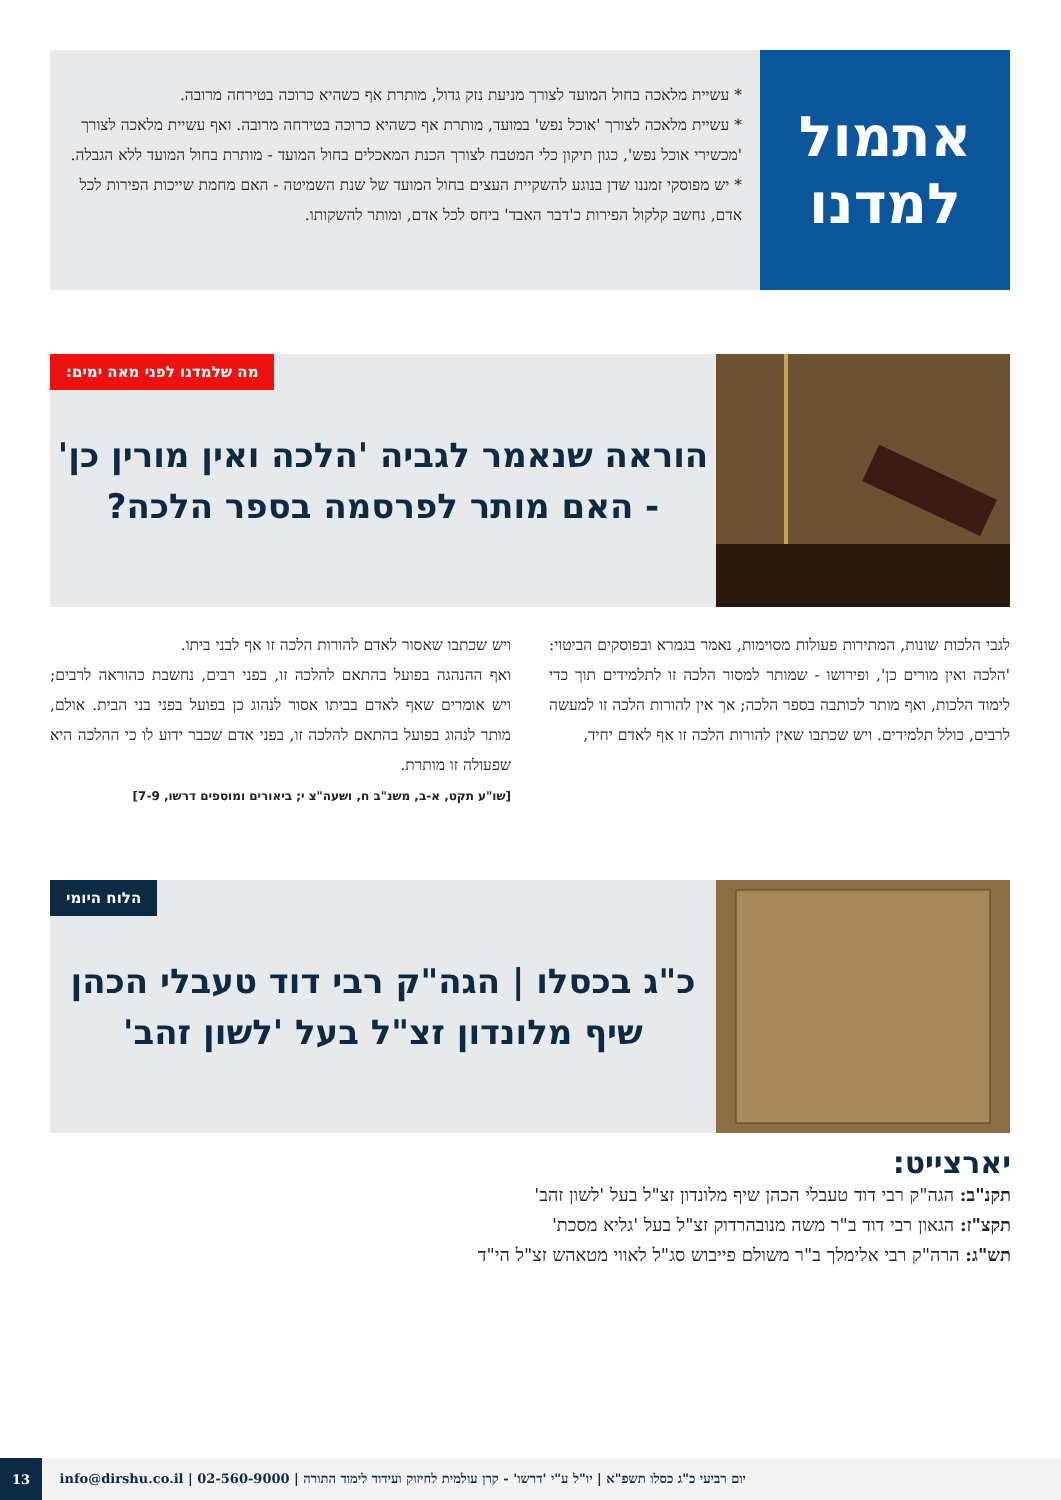אתמול
למדנו
* עשיית מלאכה בחול המועד לצורך מניעת נזק גדול, מותרת אף כשהיא כרוכה בטירחה מרובה.
* עשיית מלאכה לצורך 'אוכל נפש' במועד, מותרת אף כשהיא כרוכה בטירחה מרובה. ואף עשיית מלאכה לצורך 'מכשירי אוכל נפש', כגון תיקון כלי המטבח לצורך הכנת המאכלים בחול המועד - מותרת בחול המועד ללא הגבלה.
* יש מפוסקי זמננו שדן בנוגע להשקיית העצים בחול המועד של שנת השמיטה - האם מחמת שייכות הפירות לכל אדם, נחשב קלקול הפירות כ'דבר האבד' ביחס לכל אדם, ומותר להשקותו.
מה שלמדנו לפני מאה ימים: הוראה שנאמר לגביה 'הלכה ואין מורין כן'
- האם מותר לפרסמה בספר הלכה?
לגבי הלכות שונות, המתירות פעולות מסוימות, נאמר בגמרא ובפוסקים הביטוי: 'הלכה ואין מורים כן', ופירושו - שמותר למסור הלכה זו לתלמידים תוך כדי לימוד הלכות, ואף מותר לכותבה בספר הלכה; אך אין להורות הלכה זו למעשה לרבים, כולל תלמידים. ויש שכתבו שאין להורות הלכה זו אף לאדם יחיד,
ויש שכתבו שאסור לאדם להורות הלכה זו אף לבני ביתו.
ואף ההנהגה בפועל בהתאם להלכה זו, בפני רבים, נחשבת כהוראה לרבים; ויש אומרים שאף לאדם בביתו אסור לנהוג כן בפועל בפני בני הבית. אולם, מותר לנהוג בפועל בהתאם להלכה זו, בפני אדם שכבר ידוע לו כי ההלכה היא שפעולה זו מותרת.
[שו"ע תקט, א-ב, משנ"ב ח, ושעה"צ י; ביאורים ומוספים דרשו, 7-9]
הלוח היומי כ"ג בכסלו | הגה"ק רבי דוד טעבלי הכהן
שיף מלונדון זצ"ל בעל 'לשון זהב'
יארצייט:
תקנ"ב: הגה"ק רבי דוד טעבלי הכהן שיף מלונדון זצ"ל בעל 'לשון זהב'
תקצ"ז: הגאון רבי דוד ב"ר משה מנובהרדוק זצ"ל בעל 'גליא מסכת'
תש"ג: הרה"ק רבי אלימלך ב"ר משולם פייבוש סג"ל לאווי מטאהש זצ"ל הי"ד
יום רביעי כ"ג כסלו תשפ"א | יו"ל ע"י 'דרשו' - קרן עולמית לחיזוק ועידוד לימוד התורה | 02-560-9000 | info@dirshu.co.il
13